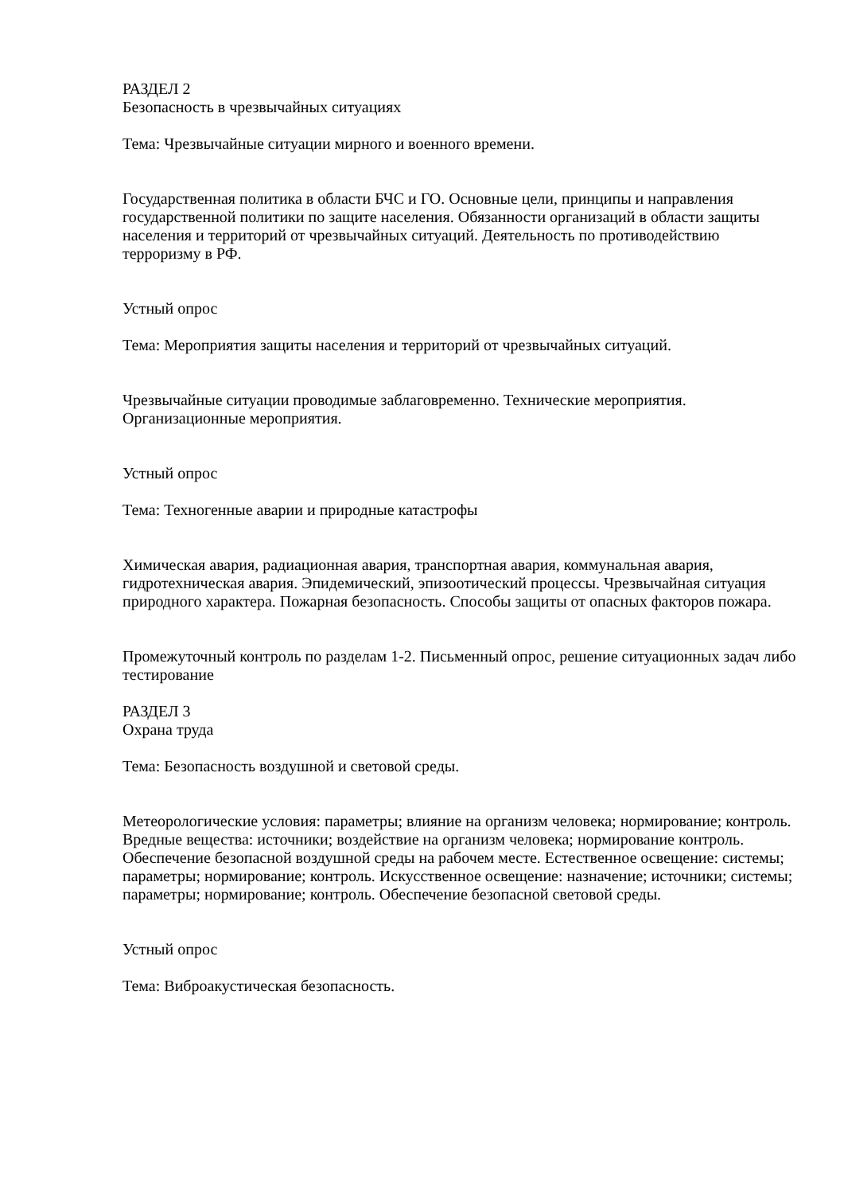РАЗДЕЛ 2
Безопасность в чрезвычайных ситуациях
Тема: Чрезвычайные ситуации мирного и военного времени.
Государственная политика в области БЧС и ГО. Основные цели, принципы и направления государственной политики по защите населения. Обязанности организаций в области защиты населения и территорий от чрезвычайных ситуаций. Деятельность по противодействию терроризму в РФ.
Устный опрос
Тема: Мероприятия защиты населения и территорий от чрезвычайных ситуаций.
Чрезвычайные ситуации проводимые заблаговременно. Технические мероприятия. Организационные мероприятия.
Устный опрос
Тема: Техногенные аварии и природные катастрофы
Химическая авария, радиационная авария, транспортная авария, коммунальная авария, гидротехническая авария. Эпидемический, эпизоотический процессы. Чрезвычайная ситуация природного характера. Пожарная безопасность. Способы защиты от опасных факторов пожара.
Промежуточный контроль по разделам 1-2. Письменный опрос, решение ситуационных задач либо тестирование
РАЗДЕЛ 3
Охрана труда
Тема: Безопасность воздушной и световой среды.
Метеорологические условия: параметры; влияние на организм человека; нормирование; контроль. Вредные вещества: источники; воздействие на организм человека; нормирование контроль. Обеспечение безопасной воздушной среды на рабочем месте. Естественное освещение: системы; параметры; нормирование; контроль. Искусственное освещение: назначение; источники; системы; параметры; нормирование; контроль. Обеспечение безопасной световой среды.
Устный опрос
Тема: Виброакустическая безопасность.